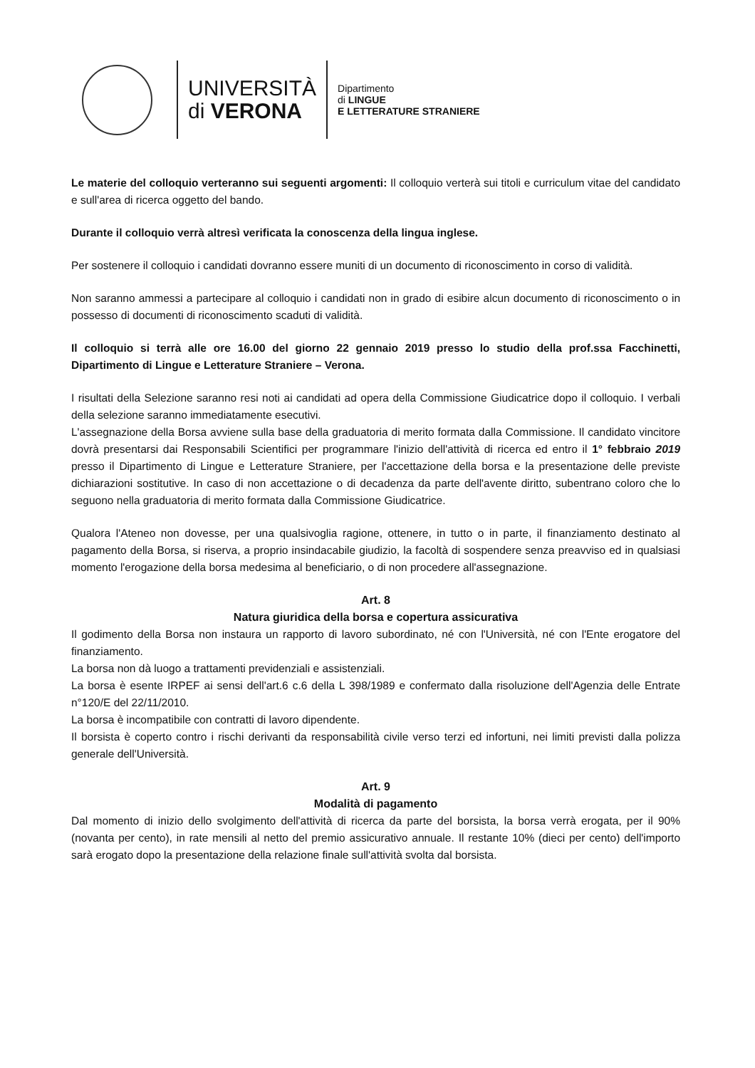UNIVERSITÀ
di VERONA
Dipartimento
di LINGUE
E LETTERATURE STRANIERE
Le materie del colloquio verteranno sui seguenti argomenti: Il colloquio verterà sui titoli e curriculum vitae del candidato e sull'area di ricerca oggetto del bando.
Durante il colloquio verrà altresì verificata la conoscenza della lingua inglese.
Per sostenere il colloquio i candidati dovranno essere muniti di un documento di riconoscimento in corso di validità.
Non saranno ammessi a partecipare al colloquio i candidati non in grado di esibire alcun documento di riconoscimento o in possesso di documenti di riconoscimento scaduti di validità.
Il colloquio si terrà alle ore 16.00 del giorno 22 gennaio 2019 presso lo studio della prof.ssa Facchinetti, Dipartimento di Lingue e Letterature Straniere – Verona.
I risultati della Selezione saranno resi noti ai candidati ad opera della Commissione Giudicatrice dopo il colloquio. I verbali della selezione saranno immediatamente esecutivi.
L'assegnazione della Borsa avviene sulla base della graduatoria di merito formata dalla Commissione. Il candidato vincitore dovrà presentarsi dai Responsabili Scientifici per programmare l'inizio dell'attività di ricerca ed entro il 1° febbraio 2019 presso il Dipartimento di Lingue e Letterature Straniere, per l'accettazione della borsa e la presentazione delle previste dichiarazioni sostitutive. In caso di non accettazione o di decadenza da parte dell'avente diritto, subentrano coloro che lo seguono nella graduatoria di merito formata dalla Commissione Giudicatrice.
Qualora l'Ateneo non dovesse, per una qualsivoglia ragione, ottenere, in tutto o in parte, il finanziamento destinato al pagamento della Borsa, si riserva, a proprio insindacabile giudizio, la facoltà di sospendere senza preavviso ed in qualsiasi momento l'erogazione della borsa medesima al beneficiario, o di non procedere all'assegnazione.
Art. 8
Natura giuridica della borsa e copertura assicurativa
Il godimento della Borsa non instaura un rapporto di lavoro subordinato, né con l'Università, né con l'Ente erogatore del finanziamento.
La borsa non dà luogo a trattamenti previdenziali e assistenziali.
La borsa è esente IRPEF ai sensi dell'art.6 c.6 della L 398/1989 e confermato dalla risoluzione dell'Agenzia delle Entrate n°120/E del 22/11/2010.
La borsa è incompatibile con contratti di lavoro dipendente.
Il borsista è coperto contro i rischi derivanti da responsabilità civile verso terzi ed infortuni, nei limiti previsti dalla polizza generale dell'Università.
Art. 9
Modalità di pagamento
Dal momento di inizio dello svolgimento dell'attività di ricerca da parte del borsista, la borsa verrà erogata, per il 90% (novanta per cento), in rate mensili al netto del premio assicurativo annuale. Il restante 10% (dieci per cento) dell'importo sarà erogato dopo la presentazione della relazione finale sull'attività svolta dal borsista.